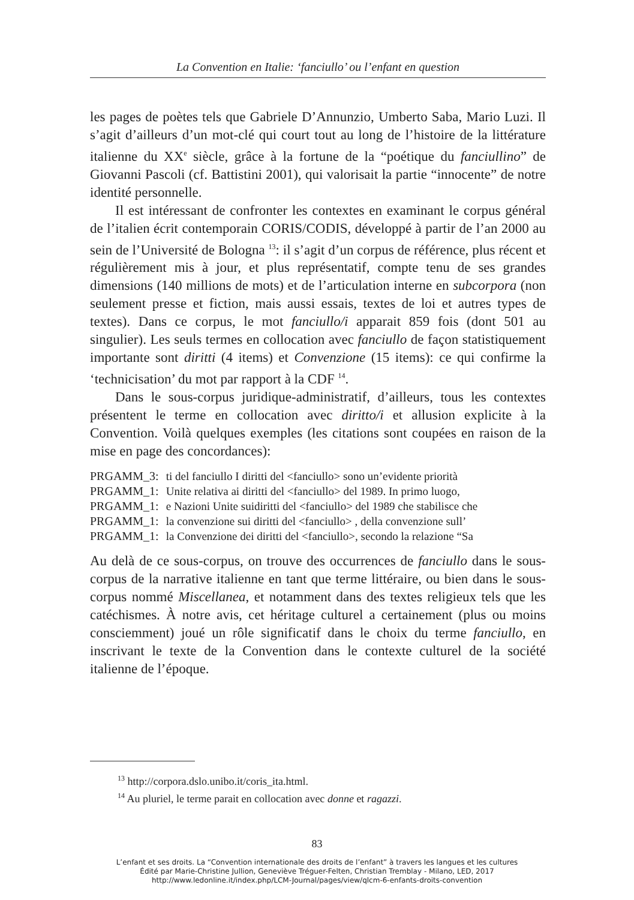La Convention en Italie: ‘fanciullo’ ou l’enfant en question
les pages de poètes tels que Gabriele D’Annunzio, Umberto Saba, Mario Luzi. Il s’agit d’ailleurs d’un mot-clé qui court tout au long de l’histoire de la littérature italienne du XX<sup>e</sup> siècle, grâce à la fortune de la “poétique du fanciullino” de Giovanni Pascoli (cf. Battistini 2001), qui valorisait la partie “innocente” de notre identité personnelle.
Il est intéressant de confronter les contextes en examinant le corpus général de l’italien écrit contemporain CORIS/CODIS, développé à partir de l’an 2000 au sein de l’Université de Bologna <sup>13</sup>: il s’agit d’un corpus de référence, plus récent et régulièrement mis à jour, et plus représentatif, compte tenu de ses grandes dimensions (140 millions de mots) et de l’articulation interne en subcorpora (non seulement presse et fiction, mais aussi essais, textes de loi et autres types de textes). Dans ce corpus, le mot fanciullo/i apparait 859 fois (dont 501 au singulier). Les seuls termes en collocation avec fanciullo de façon statistiquement importante sont diritti (4 items) et Convenzione (15 items): ce qui confirme la ‘technicisation’ du mot par rapport à la CDF <sup>14</sup>.
Dans le sous-corpus juridique-administratif, d’ailleurs, tous les contextes présentent le terme en collocation avec diritto/i et allusion explicite à la Convention. Voilà quelques exemples (les citations sont coupées en raison de la mise en page des concordances):
PRGAMM_3: ti del fanciullo I diritti del <fanciullo> sono un’evidente priorità
PRGAMM_1: Unite relativa ai diritti del <fanciullo> del 1989. In primo luogo,
PRGAMM_1: e Nazioni Unite suidiritti del <fanciullo> del 1989 che stabilisce che
PRGAMM_1: la convenzione sui diritti del <fanciullo> , della convenzione sull’
PRGAMM_1: la Convenzione dei diritti del <fanciullo>, secondo la relazione “Sa
Au delà de ce sous-corpus, on trouve des occurrences de fanciullo dans le sous-corpus de la narrative italienne en tant que terme littéraire, ou bien dans le sous-corpus nommé Miscellanea, et notamment dans des textes religieux tels que les catéchismes. À notre avis, cet héritage culturel a certainement (plus ou moins consciemment) joué un rôle significatif dans le choix du terme fanciullo, en inscrivant le texte de la Convention dans le contexte culturel de la société italienne de l’époque.
<sup>13</sup> http://corpora.dslo.unibo.it/coris_ita.html.
<sup>14</sup> Au pluriel, le terme parait en collocation avec donne et ragazzi.
83
L’enfant et ses droits. La “Convention internationale des droits de l’enfant” à travers les langues et les cultures
Édité par Marie-Christine Jullion, Geneviève Tréguer-Felten, Christian Tremblay - Milano, LED, 2017
http://www.ledonline.it/index.php/LCM-Journal/pages/view/qlcm-6-enfants-droits-convention